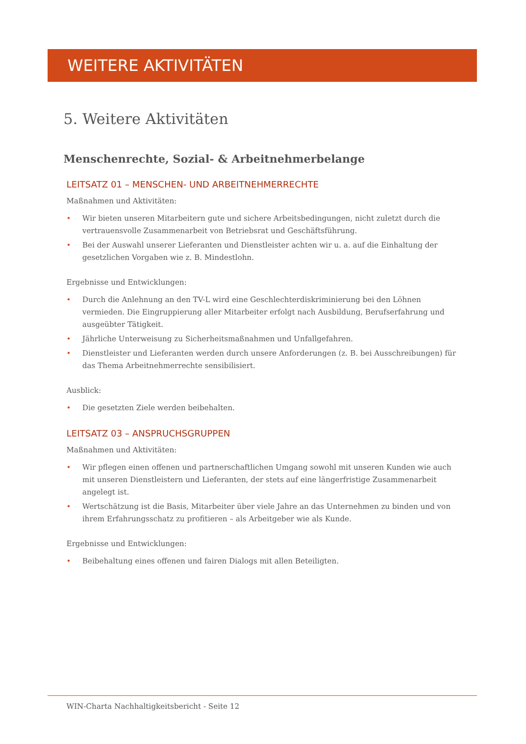WEITERE AKTIVITÄTEN
5. Weitere Aktivitäten
Menschenrechte, Sozial- & Arbeitnehmerbelange
LEITSATZ 01 – MENSCHEN- UND ARBEITNEHMERRECHTE
Maßnahmen und Aktivitäten:
• Wir bieten unseren Mitarbeitern gute und sichere Arbeitsbedingungen, nicht zuletzt durch die vertrauensvolle Zusammenarbeit von Betriebsrat und Geschäftsführung.
• Bei der Auswahl unserer Lieferanten und Dienstleister achten wir u. a. auf die Einhaltung der gesetzlichen Vorgaben wie z. B. Mindestlohn.
Ergebnisse und Entwicklungen:
• Durch die Anlehnung an den TV-L wird eine Geschlechterdiskriminierung bei den Löhnen vermieden. Die Eingruppierung aller Mitarbeiter erfolgt nach Ausbildung, Berufserfahrung und ausgeübter Tätigkeit.
• Jährliche Unterweisung zu Sicherheitsmaßnahmen und Unfallgefahren.
• Dienstleister und Lieferanten werden durch unsere Anforderungen (z. B. bei Ausschreibungen) für das Thema Arbeitnehmerrechte sensibilisiert.
Ausblick:
• Die gesetzten Ziele werden beibehalten.
LEITSATZ 03 – ANSPRUCHSGRUPPEN
Maßnahmen und Aktivitäten:
• Wir pflegen einen offenen und partnerschaftlichen Umgang sowohl mit unseren Kunden wie auch mit unseren Dienstleistern und Lieferanten, der stets auf eine längerfristige Zusammenarbeit angelegt ist.
• Wertschätzung ist die Basis, Mitarbeiter über viele Jahre an das Unternehmen zu binden und von ihrem Erfahrungsschatz zu profitieren – als Arbeitgeber wie als Kunde.
Ergebnisse und Entwicklungen:
• Beibehaltung eines offenen und fairen Dialogs mit allen Beteiligten.
WIN-Charta Nachhaltigkeitsbericht - Seite 12